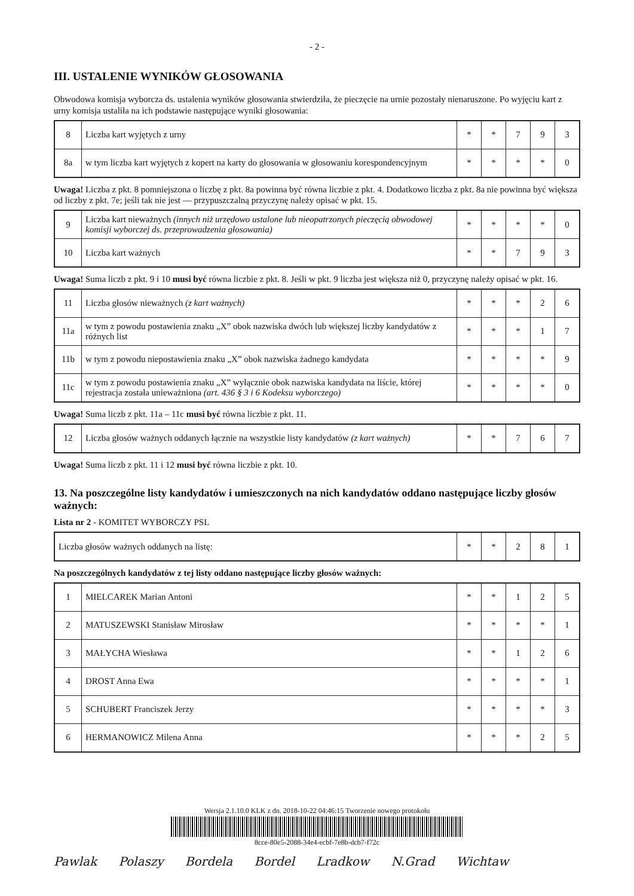- 2 -
III. USTALENIE WYNIKÓW GŁOSOWANIA
Obwodowa komisja wyborcza ds. ustalenia wyników głosowania stwierdziła, że pieczęcie na urnie pozostały nienaruszone. Po wyjęciu kart z urny komisja ustaliła na ich podstawie następujące wyniki głosowania:
| 8 | Liczba kart wyjętych z urny | * | * | 7 | 9 | 3 |
| 8a | w tym liczba kart wyjętych z kopert na karty do głosowania w głosowaniu korespondencyjnym | * | * | * | * | 0 |
Uwaga! Liczba z pkt. 8 pomniejszona o liczbę z pkt. 8a powinna być równa liczbie z pkt. 4. Dodatkowo liczba z pkt. 8a nie powinna być większa od liczby z pkt. 7e; jeśli tak nie jest — przypuszczalną przyczynę należy opisać w pkt. 15.
| 9 | Liczba kart nieważnych (innych niż urzędowo ustalone lub nieopatrzonych pieczęcią obwodowej komisji wyborczej ds. przeprowadzenia głosowania) | * | * | * | * | 0 |
| 10 | Liczba kart ważnych | * | * | 7 | 9 | 3 |
Uwaga! Suma liczb z pkt. 9 i 10 musi być równa liczbie z pkt. 8. Jeśli w pkt. 9 liczba jest większa niż 0, przyczynę należy opisać w pkt. 16.
| 11 | Liczba głosów nieważnych (z kart ważnych) | * | * | * | 2 | 6 |
| 11a | w tym z powodu postawienia znaku „X” obok nazwiska dwóch lub większej liczby kandydatów z różnych list | * | * | * | 1 | 7 |
| 11b | w tym z powodu niepostawienia znaku „X” obok nazwiska żadnego kandydata | * | * | * | * | 9 |
| 11c | w tym z powodu postawienia znaku „X” wyłącznie obok nazwiska kandydata na liście, której rejestracja została unieważniona (art. 436 § 3 i 6 Kodeksu wyborczego) | * | * | * | * | 0 |
Uwaga! Suma liczb z pkt. 11a – 11c musi być równa liczbie z pkt. 11.
| 12 | Liczba głosów ważnych oddanych łącznie na wszystkie listy kandydatów (z kart ważnych) | * | * | 7 | 6 | 7 |
Uwaga! Suma liczb z pkt. 11 i 12 musi być równa liczbie z pkt. 10.
13. Na poszczególne listy kandydatów i umieszczonych na nich kandydatów oddano następujące liczby głosów ważnych:
Lista nr 2 - KOMITET WYBORCZY PSL
| Liczba głosów ważnych oddanych na listę: | * | * | 2 | 8 | 1 |
Na poszczególnych kandydatów z tej listy oddano następujące liczby głosów ważnych:
| 1 | MIELCAREK Marian Antoni | * | * | 1 | 2 | 5 |
| 2 | MATUSZEWSKI Stanisław Mirosław | * | * | * | * | 1 |
| 3 | MAŁYCHA Wiesława | * | * | 1 | 2 | 6 |
| 4 | DROST Anna Ewa | * | * | * | * | 1 |
| 5 | SCHUBERT Franciszek Jerzy | * | * | * | * | 3 |
| 6 | HERMANOWICZ Milena Anna | * | * | * | 2 | 5 |
Wersja 2.1.10.0 KLK z dn. 2018-10-22 04:46:15 Tworzenie nowego protokołu
8cce-80e5-2088-34e4-ecbf-7e8b-dcb7-f72c
Pawlak Polaszy Bordela Bordel Lradkow N.Grad Wichtaw